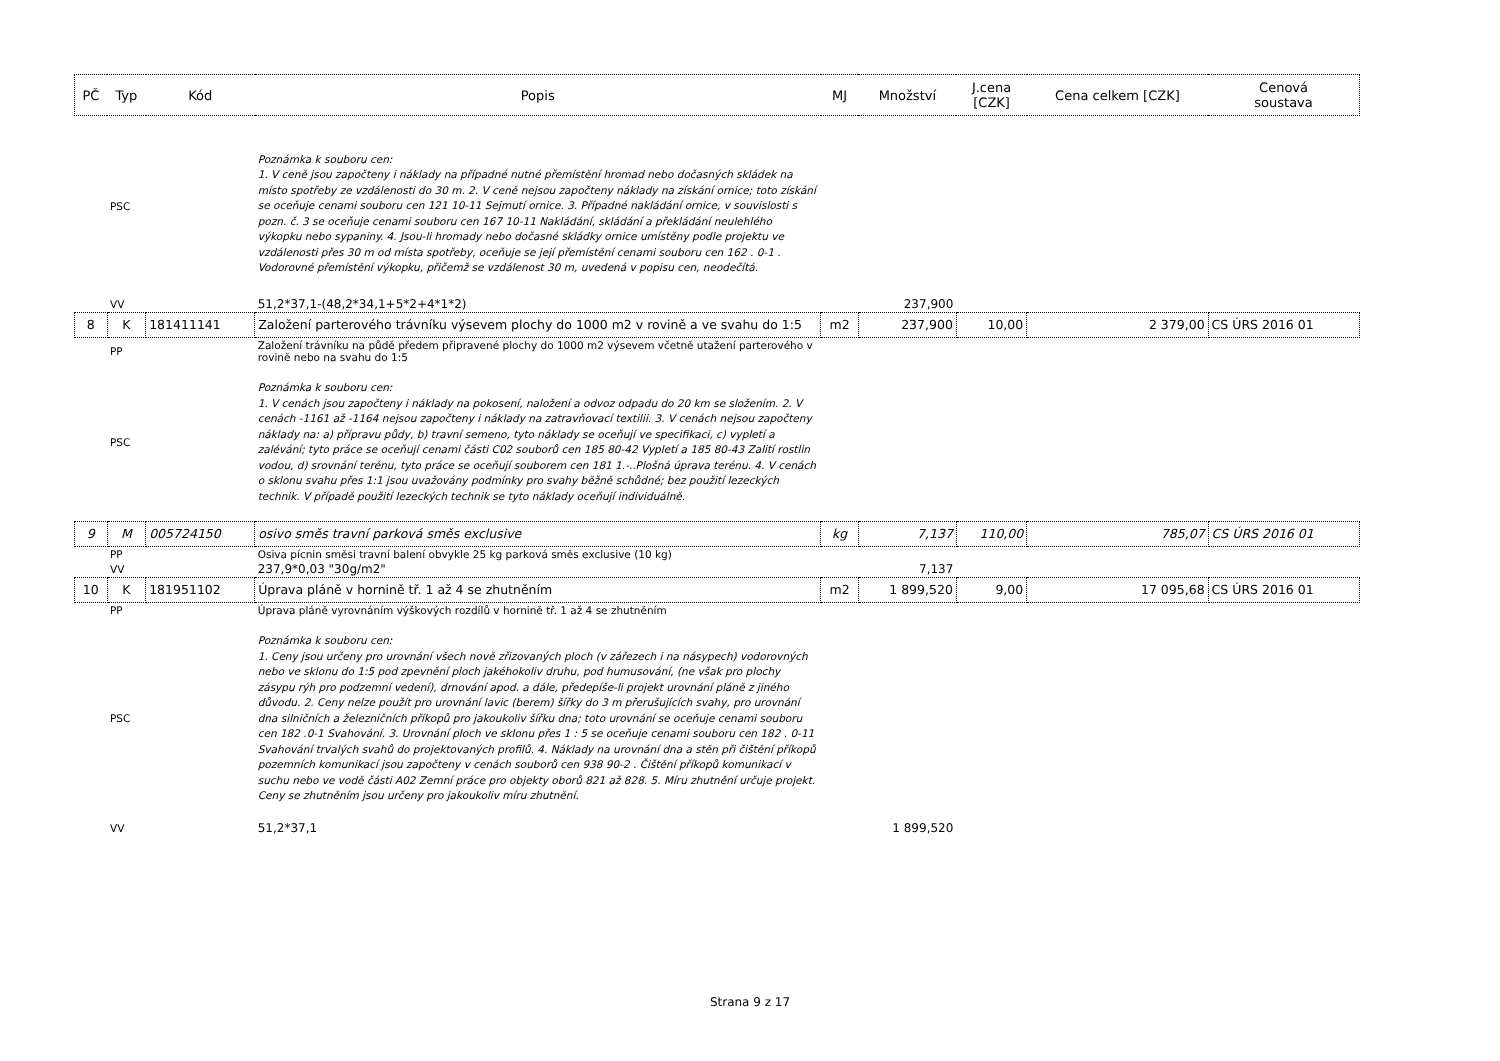| PČ | Typ | Kód | Popis | MJ | Množství | J.cena [CZK] | Cena celkem [CZK] | Cenová soustava |
| --- | --- | --- | --- | --- | --- | --- | --- | --- |
| | PSC | | Poznámka k souboru cen: 1. V ceně jsou započteny i náklady na případné nutné přemístění hromad nebo dočasných skládek na místo spotřeby ze vzdálenosti do 30 m. 2. V ceně nejsou započteny náklady na získání ornice; toto získání se oceňuje cenami souboru cen 121 10-11 Sejmutí ornice. 3. Případné nakládání ornice, v souvislosti s pozn. č. 3 se oceňuje cenami souboru cen 167 10-11 Nakládání, skládání a překládání neulehlého výkopku nebo sypaniny. 4. Jsou-li hromady nebo dočasné skládky ornice umístěny podle projektu ve vzdálenosti přes 30 m od místa spotřeby, oceňuje se její přemístění cenami souboru cen 162 . 0-1 . Vodorovné přemístění výkopku, přičemž se vzdálenost 30 m, uvedená v popisu cen, neodečítá. | | | | | |
| | VV | | 51,2*37,1-(48,2*34,1+5*2+4*1*2) | | 237,900 | | | |
| 8 | K | 181411141 | Založení parterového trávníku výsevem plochy do 1000 m2 v rovině a ve svahu do 1:5 | m2 | 237,900 | 10,00 | 2 379,00 | CS ÚRS 2016 01 |
| | PP | | Založení trávníku na půdě předem připravené plochy do 1000 m2 výsevem včetně utažení parterového v rovině nebo na svahu do 1:5 | | | | | |
| | PSC | | Poznámka k souboru cen: 1. V cenách jsou započteny i náklady na pokosení, naložení a odvoz odpadu do 20 km se složením. 2. V cenách -1161 až -1164 nejsou započteny i náklady na zatravňovací textilii. 3. V cenách nejsou započteny náklady na: a) přípravu půdy, b) travní semeno, tyto náklady se oceňují ve specifikaci, c) vypletí a zalévání; tyto práce se oceňují cenami části C02 souborů cen 185 80-42 Vypletí a 185 80-43 Zalití rostlin vodou, d) srovnání terénu, tyto práce se oceňují souborem cen 181 1.-..Plošná úprava terénu. 4. V cenách o sklonu svahu přes 1:1 jsou uvažovány podmínky pro svahy běžně schůdné; bez použití lezeckých technik. V případě použití lezeckých technik se tyto náklady oceňují individuálně. | | | | | |
| 9 | M | 005724150 | osivo směs travní parková směs exclusive | kg | 7,137 | 110,00 | 785,07 | CS ÚRS 2016 01 |
| | PP | | Osiva pícnin směsi travní balení obvykle 25 kg parková směs exclusive (10 kg) | | | | | |
| | VV | | 237,9*0,03 "30g/m2" | | 7,137 | | | |
| 10 | K | 181951102 | Úprava pláně v hornině tř. 1 až 4 se zhutněním | m2 | 1 899,520 | 9,00 | 17 095,68 | CS ÚRS 2016 01 |
| | PP | | Úprava pláně vyrovnáním výškových rozdílů v hornině tř. 1 až 4 se zhutněním | | | | | |
| | PSC | | Poznámka k souboru cen: 1. Ceny jsou určeny pro urovnání všech nově zřizovaných ploch (v zářezech i na násypech) vodorovných nebo ve sklonu do 1:5 pod zpevnění ploch jakéhokoliv druhu, pod humusování, (ne však pro plochy zásypu rýh pro podzemní vedení), drnování apod. a dále, předepíše-li projekt urovnání pláně z jiného důvodu. 2. Ceny nelze použít pro urovnání lavic (berem) šířky do 3 m přerušujících svahy, pro urovnání dna silničních a železničních příkopů pro jakoukoliv šířku dna; toto urovnání se oceňuje cenami souboru cen 182 .0-1 Svahování. 3. Urovnání ploch ve sklonu přes 1 : 5 se oceňuje cenami souboru cen 182 . 0-11 Svahování trvalých svahů do projektovaných profilů. 4. Náklady na urovnání dna a stěn při čištění příkopů pozemních komunikací jsou započteny v cenách souborů cen 938 90-2 . Čištění příkopů komunikací v suchu nebo ve vodě části A02 Zemní práce pro objekty oborů 821 až 828. 5. Míru zhutnění určuje projekt. Ceny se zhutněním jsou určeny pro jakoukoliv míru zhutnění. | | | | | |
| | VV | | 51,2*37,1 | | 1 899,520 | | | |
Strana 9 z 17